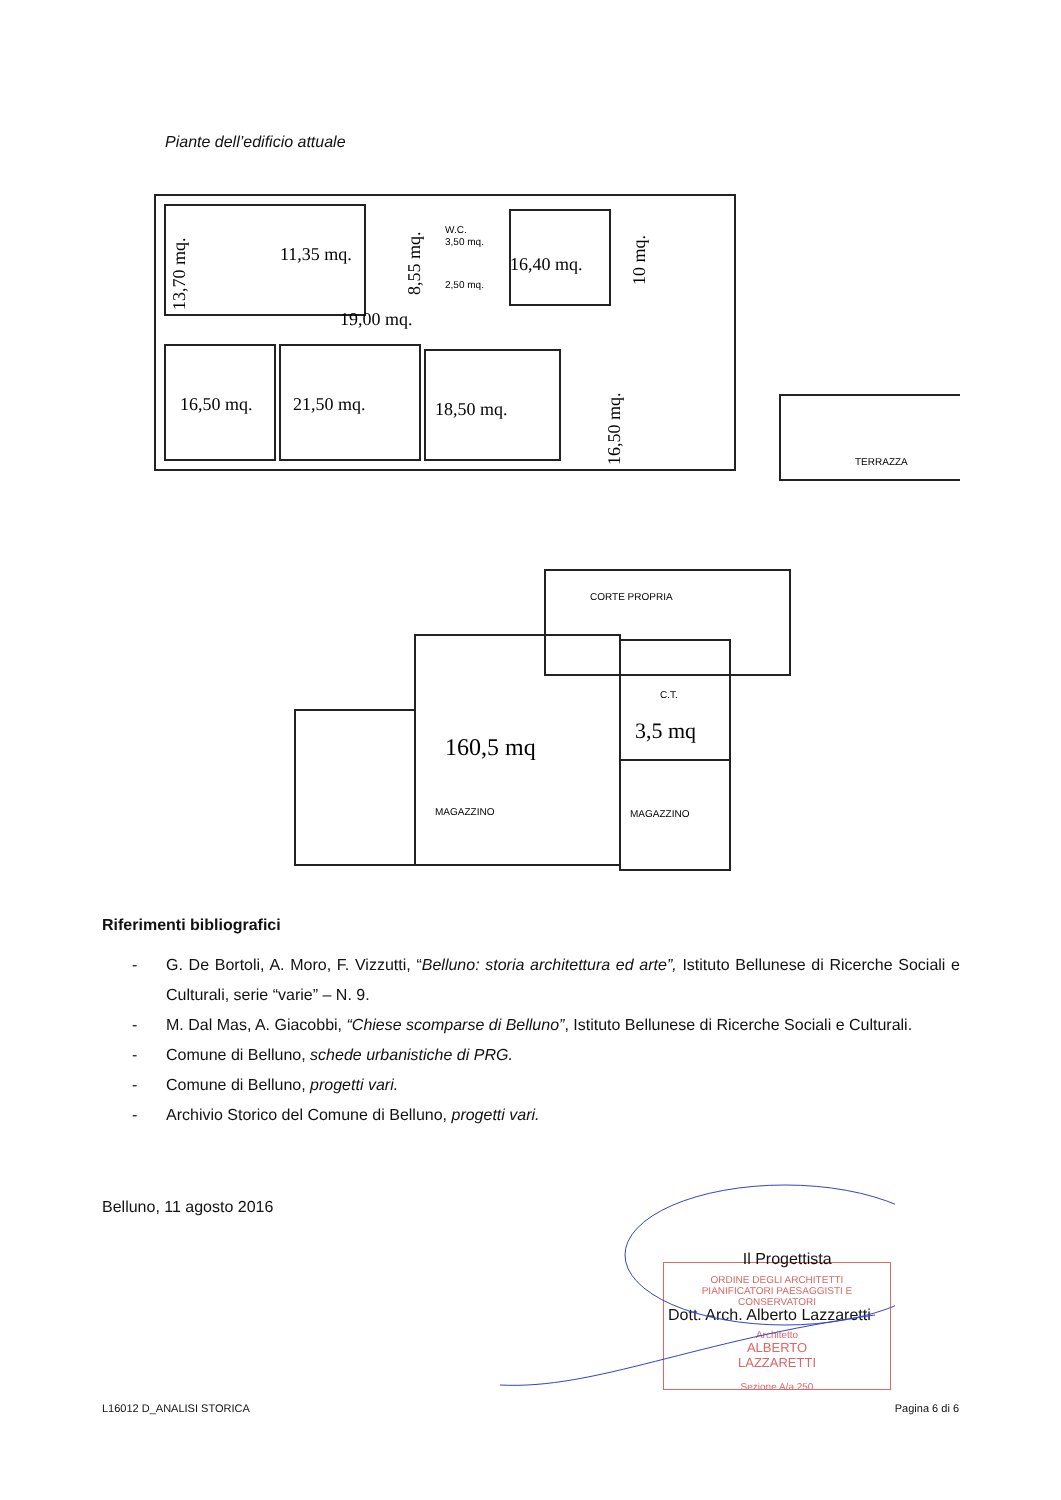Piante dell’edificio attuale
11,35 mq.
16,40 mq.
19,00 mq.
16,50 mq.
21,50 mq.
18,50 mq.
13,70 mq.
8,55 mq.
10 mq.
16,50 mq.
160,5 mq
3,5 mq
W.C.
3,50 mq.
2,50 mq.
TERRAZZA
CORTE PROPRIA
C.T.
MAGAZZINO
MAGAZZINO
Riferimenti bibliografici
- G. De Bortoli, A. Moro, F. Vizzutti, “Belluno: storia architettura ed arte”, Istituto Bellunese di Ricerche Sociali e Culturali, serie “varie” – N. 9.
- M. Dal Mas, A. Giacobbi, “Chiese scomparse di Belluno”, Istituto Bellunese di Ricerche Sociali e Culturali.
- Comune di Belluno, schede urbanistiche di PRG.
- Comune di Belluno, progetti vari.
- Archivio Storico del Comune di Belluno, progetti vari.
Belluno, 11 agosto 2016
ORDINE DEGLI ARCHITETTI
PIANIFICATORI PAESAGGISTI E CONSERVATORI
Architetto
ALBERTO
LAZZARETTI
Sezione A/a 250
Il Progettista
Dott. Arch. Alberto Lazzaretti
L16012 D_ANALISI STORICA Pagina 6 di 6